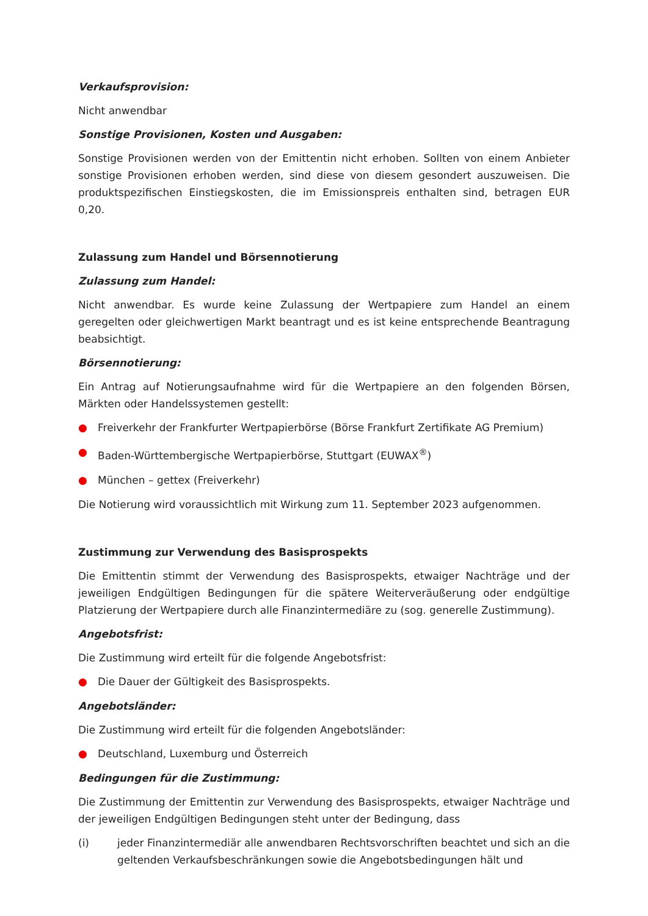Verkaufsprovision:
Nicht anwendbar
Sonstige Provisionen, Kosten und Ausgaben:
Sonstige Provisionen werden von der Emittentin nicht erhoben. Sollten von einem Anbieter sonstige Provisionen erhoben werden, sind diese von diesem gesondert auszuweisen. Die produktspezifischen Einstiegskosten, die im Emissionspreis enthalten sind, betragen EUR 0,20.
Zulassung zum Handel und Börsennotierung
Zulassung zum Handel:
Nicht anwendbar. Es wurde keine Zulassung der Wertpapiere zum Handel an einem geregelten oder gleichwertigen Markt beantragt und es ist keine entsprechende Beantragung beabsichtigt.
Börsennotierung:
Ein Antrag auf Notierungsaufnahme wird für die Wertpapiere an den folgenden Börsen, Märkten oder Handelssystemen gestellt:
● Freiverkehr der Frankfurter Wertpapierbörse (Börse Frankfurt Zertifikate AG Premium)
● Baden-Württembergische Wertpapierbörse, Stuttgart (EUWAX<sup>®</sup>)
● München – gettex (Freiverkehr)
Die Notierung wird voraussichtlich mit Wirkung zum 11. September 2023 aufgenommen.
Zustimmung zur Verwendung des Basisprospekts
Die Emittentin stimmt der Verwendung des Basisprospekts, etwaiger Nachträge und der jeweiligen Endgültigen Bedingungen für die spätere Weiterveräußerung oder endgültige Platzierung der Wertpapiere durch alle Finanzintermediäre zu (sog. generelle Zustimmung).
Angebotsfrist:
Die Zustimmung wird erteilt für die folgende Angebotsfrist:
● Die Dauer der Gültigkeit des Basisprospekts.
Angebotsländer:
Die Zustimmung wird erteilt für die folgenden Angebotsländer:
● Deutschland, Luxemburg und Österreich
Bedingungen für die Zustimmung:
Die Zustimmung der Emittentin zur Verwendung des Basisprospekts, etwaiger Nachträge und der jeweiligen Endgültigen Bedingungen steht unter der Bedingung, dass
(i) jeder Finanzintermediär alle anwendbaren Rechtsvorschriften beachtet und sich an die geltenden Verkaufsbeschränkungen sowie die Angebotsbedingungen hält und